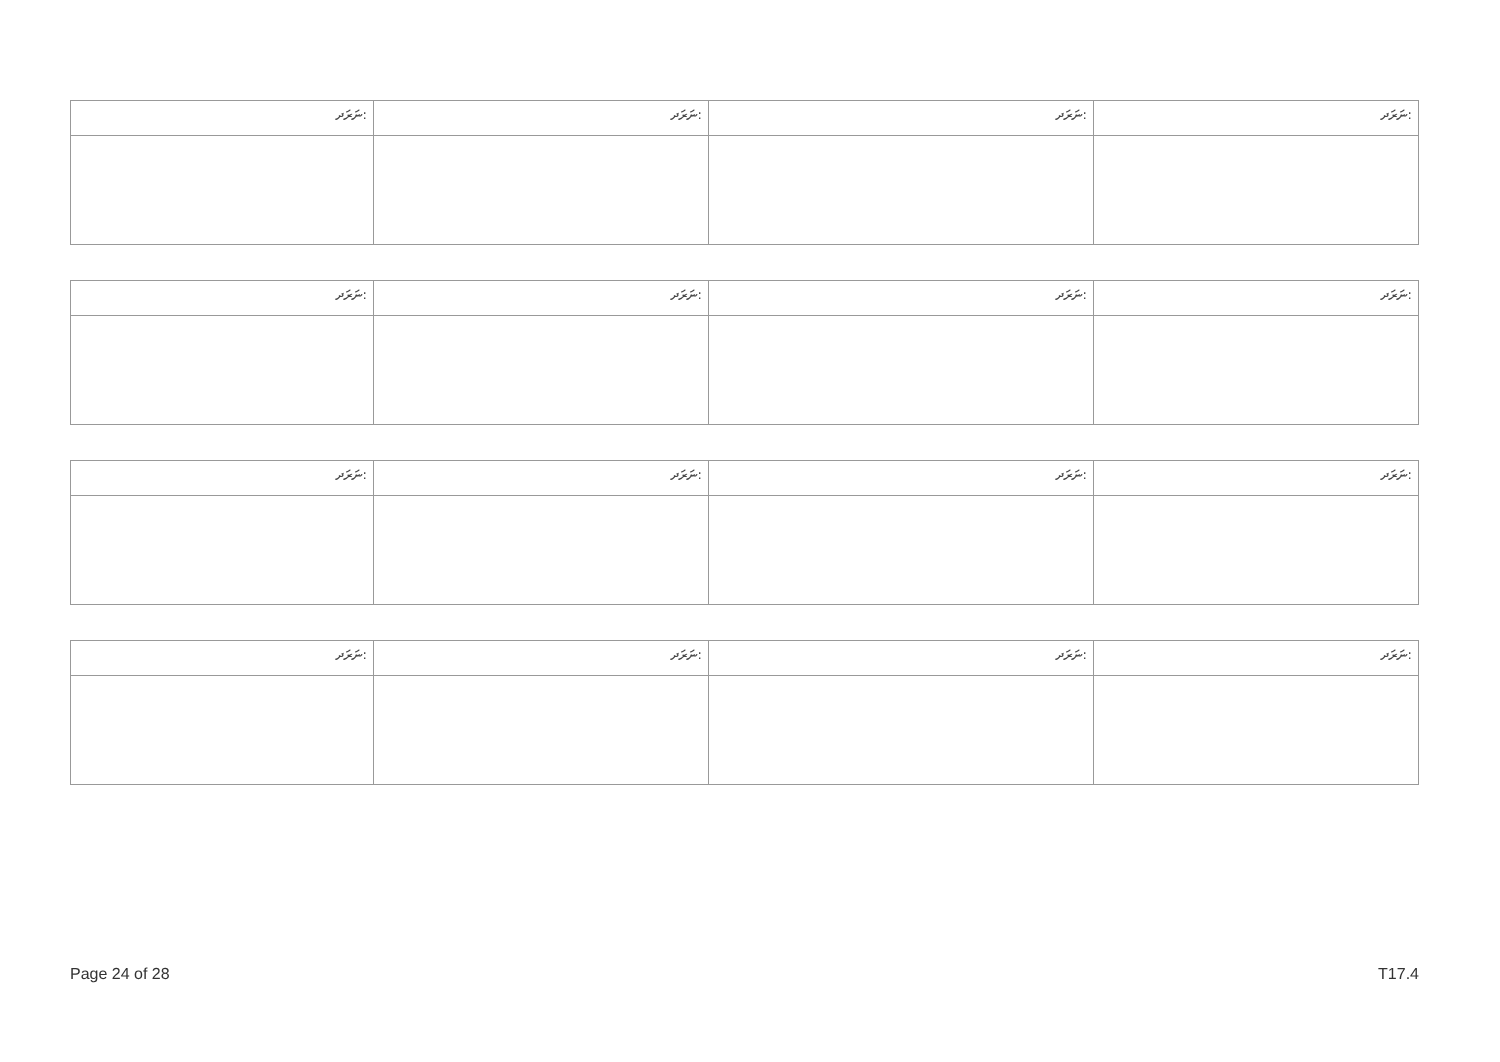| ނަރަދ: | ނަރަދ: | ނަރަދ: | ނަރަދ: |
| --- | --- | --- | --- |
| ނަރަދ: | ނަރަދ: | ނަރަދ: | ނަރަދ: |
| --- | --- | --- | --- |
| ނަރަދ: | ނަރަދ: | ނަރަދ: | ނަރަދ: |
| --- | --- | --- | --- |
| ނަރަދ: | ނަރަދ: | ނަރަދ: | ނަރަދ: |
| --- | --- | --- | --- |
Page 24 of 28 T17.4